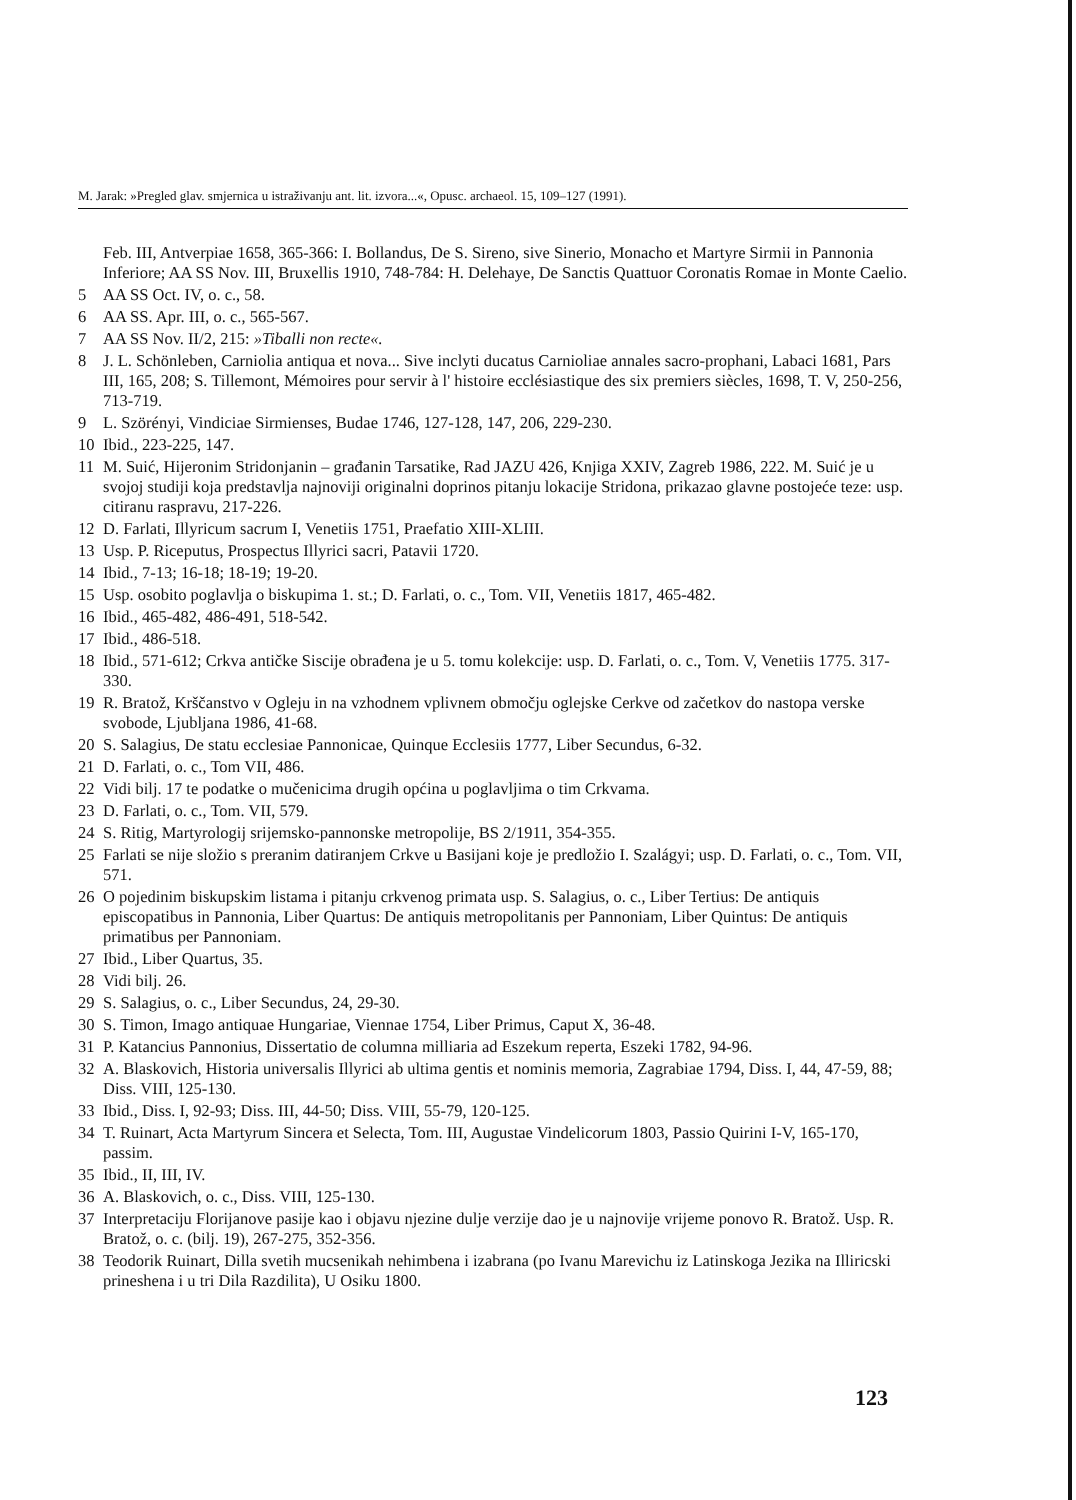M. Jarak: »Pregled glav. smjernica u istraživanju ant. lit. izvora...«, Opusc. archaeol. 15, 109–127 (1991).
Feb. III, Antverpiae 1658, 365-366: I. Bollandus, De S. Sireno, sive Sinerio, Monacho et Martyre Sirmii in Pannonia Inferiore; AA SS Nov. III, Bruxellis 1910, 748-784: H. Delehaye, De Sanctis Quattuor Coronatis Romae in Monte Caelio.
5 AA SS Oct. IV, o. c., 58.
6 AA SS. Apr. III, o. c., 565-567.
7 AA SS Nov. II/2, 215: »Tiballi non recte«.
8 J. L. Schönleben, Carniolia antiqua et nova... Sive inclyti ducatus Carnioliae annales sacro-prophani, Labaci 1681, Pars III, 165, 208; S. Tillemont, Mémoires pour servir à l' histoire ecclésiastique des six premiers siècles, 1698, T. V, 250-256, 713-719.
9 L. Szörényi, Vindiciae Sirmienses, Budae 1746, 127-128, 147, 206, 229-230.
10 Ibid., 223-225, 147.
11 M. Suić, Hijeronim Stridonjanin – građanin Tarsatike, Rad JAZU 426, Knjiga XXIV, Zagreb 1986, 222. M. Suić je u svojoj studiji koja predstavlja najnoviji originalni doprinos pitanju lokacije Stridona, prikazao glavne postojeće teze: usp. citiranu raspravu, 217-226.
12 D. Farlati, Illyricum sacrum I, Venetiis 1751, Praefatio XIII-XLIII.
13 Usp. P. Riceputus, Prospectus Illyrici sacri, Patavii 1720.
14 Ibid., 7-13; 16-18; 18-19; 19-20.
15 Usp. osobito poglavlja o biskupima 1. st.; D. Farlati, o. c., Tom. VII, Venetiis 1817, 465-482.
16 Ibid., 465-482, 486-491, 518-542.
17 Ibid., 486-518.
18 Ibid., 571-612; Crkva antičke Siscije obrađena je u 5. tomu kolekcije: usp. D. Farlati, o. c., Tom. V, Venetiis 1775. 317-330.
19 R. Bratož, Krščanstvo v Ogleju in na vzhodnem vplivnem območju oglejske Cerkve od začetkov do nastopa verske svobode, Ljubljana 1986, 41-68.
20 S. Salagius, De statu ecclesiae Pannonicae, Quinque Ecclesiis 1777, Liber Secundus, 6-32.
21 D. Farlati, o. c., Tom VII, 486.
22 Vidi bilj. 17 te podatke o mučenicima drugih općina u poglavljima o tim Crkvama.
23 D. Farlati, o. c., Tom. VII, 579.
24 S. Ritig, Martyrologij srijemsko-pannonske metropolije, BS 2/1911, 354-355.
25 Farlati se nije složio s preranim datiranjem Crkve u Basijani koje je predložio I. Szalágyi; usp. D. Farlati, o. c., Tom. VII, 571.
26 O pojedinim biskupskim listama i pitanju crkvenog primata usp. S. Salagius, o. c., Liber Tertius: De antiquis episcopatibus in Pannonia, Liber Quartus: De antiquis metropolitanis per Pannoniam, Liber Quintus: De antiquis primatibus per Pannoniam.
27 Ibid., Liber Quartus, 35.
28 Vidi bilj. 26.
29 S. Salagius, o. c., Liber Secundus, 24, 29-30.
30 S. Timon, Imago antiquae Hungariae, Viennae 1754, Liber Primus, Caput X, 36-48.
31 P. Katancius Pannonius, Dissertatio de columna milliaria ad Eszekum reperta, Eszeki 1782, 94-96.
32 A. Blaskovich, Historia universalis Illyrici ab ultima gentis et nominis memoria, Zagrabiae 1794, Diss. I, 44, 47-59, 88; Diss. VIII, 125-130.
33 Ibid., Diss. I, 92-93; Diss. III, 44-50; Diss. VIII, 55-79, 120-125.
34 T. Ruinart, Acta Martyrum Sincera et Selecta, Tom. III, Augustae Vindelicorum 1803, Passio Quirini I-V, 165-170, passim.
35 Ibid., II, III, IV.
36 A. Blaskovich, o. c., Diss. VIII, 125-130.
37 Interpretaciju Florijanove pasije kao i objavu njezine dulje verzije dao je u najnovije vrijeme ponovo R. Bratož. Usp. R. Bratož, o. c. (bilj. 19), 267-275, 352-356.
38 Teodorik Ruinart, Dilla svetih mucsenikah nehimbena i izabrana (po Ivanu Marevichu iz Latinskoga Jezika na Illiricski prineshena i u tri Dila Razdilita), U Osiku 1800.
123